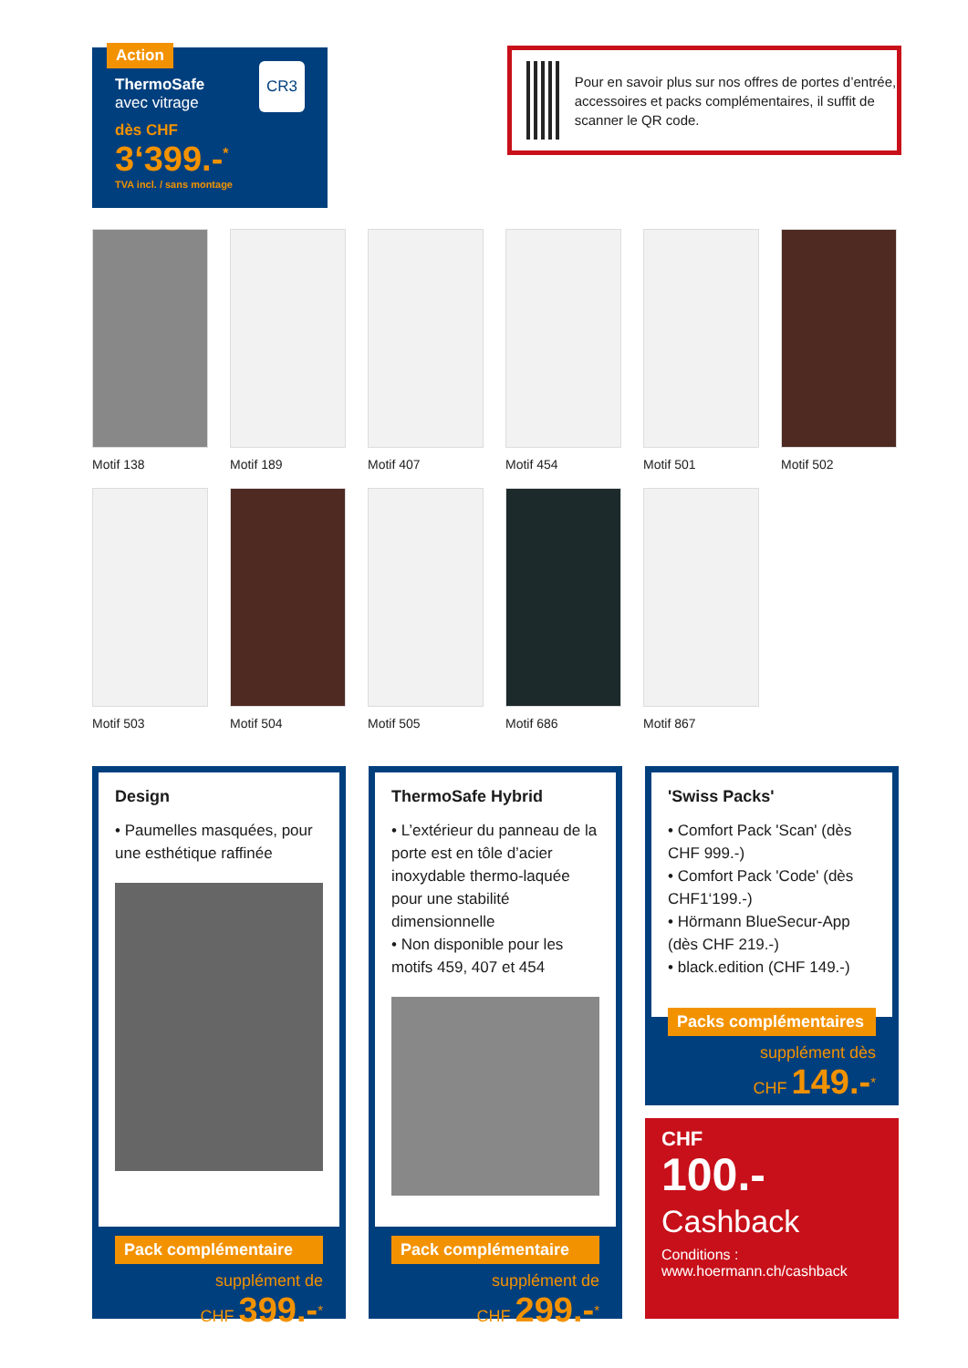Action
ThermoSafe
avec vitrage
CR3
dès CHF
3‘399.-<sup>*</sup>
TVA incl. / sans montage
Pour en savoir plus sur nos offres de portes d’entrée, accessoires et packs complémentaires, il suffit de scanner le QR code.
Motif 138
Motif 189
Motif 407
Motif 454
Motif 501
Motif 502
Motif 503
Motif 504
Motif 505
Motif 686
Motif 867
Design
• Paumelles masquées, pour une esthétique raffinée
Pack complémentaire
supplément de
CHF 399.-<sup>*</sup>
ThermoSafe Hybrid
• L’extérieur du panneau de la porte est en tôle d’acier inoxydable thermo-laquée pour une stabilité dimensionnelle
• Non disponible pour les motifs 459, 407 et 454
Pack complémentaire
supplément de
CHF 299.-<sup>*</sup>
'Swiss Packs'
• Comfort Pack 'Scan' (dès CHF 999.-)
• Comfort Pack 'Code' (dès CHF1‘199.-)
• Hörmann BlueSecur-App (dès CHF 219.-)
• black.edition (CHF 149.-)
Packs complémentaires
supplément dès
CHF 149.-<sup>*</sup>
CHF
100.-
Cashback
Conditions :
www.hoermann.ch/cashback